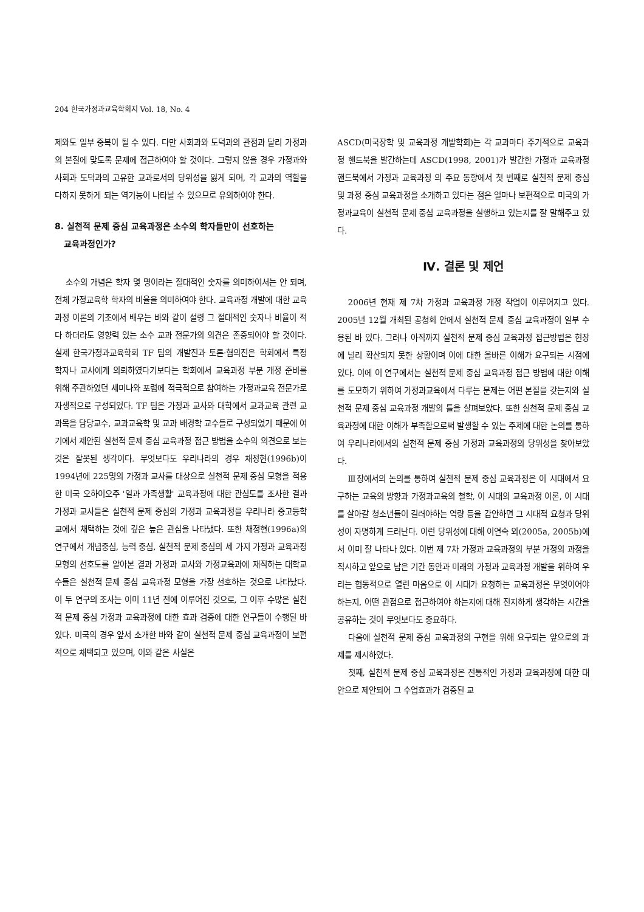204 한국가정과교육학회지 Vol. 18, No. 4
제와도 일부 중복이 될 수 있다. 다만 사회과와 도덕과의 관점과 달리 가정과의 본질에 맞도록 문제에 접근하여야 할 것이다. 그렇지 않을 경우 가정과와 사회과 도덕과의 고유한 교과로서의 당위성을 잃게 되며, 각 교과의 역할을 다하지 못하게 되는 역기능이 나타날 수 있으므로 유의하여야 한다.
8. 실천적 문제 중심 교육과정은 소수의 학자들만이 선호하는
교육과정인가?
소수의 개념은 학자 몇 명이라는 절대적인 숫자를 의미하여서는 안 되며, 전체 가정교육학 학자의 비율을 의미하여야 한다. 교육과정 개발에 대한 교육과정 이론의 기초에서 배우는 바와 같이 설령 그 절대적인 숫자나 비율이 적다 하더라도 영향력 있는 소수 교과 전문가의 의견은 존중되어야 할 것이다. 실제 한국가정과교육학회 TF 팀의 개발진과 토론·협의진은 학회에서 특정 학자나 교사에게 의뢰하였다기보다는 학회에서 교육과정 부분 개정 준비를 위해 주관하였던 세미나와 포럼에 적극적으로 참여하는 가정과교육 전문가로 자생적으로 구성되었다. TF 팀은 가정과 교사와 대학에서 교과교육 관련 교과목을 담당교수, 교과교육학 및 교과 배경학 교수들로 구성되었기 때문에 여기에서 제안된 실천적 문제 중심 교육과정 접근 방법을 소수의 의견으로 보는 것은 잘못된 생각이다. 무엇보다도 우리나라의 경우 채정현(1996b)이 1994년에 225명의 가정과 교사를 대상으로 실천적 문제 중심 모형을 적용한 미국 오하이오주 '일과 가족생활' 교육과정에 대한 관심도를 조사한 결과 가정과 교사들은 실천적 문제 중심의 가정과 교육과정을 우리나라 중고등학교에서 채택하는 것에 깊은 높은 관심을 나타냈다. 또한 채정현(1996a)의 연구에서 개념중심, 능력 중심, 실천적 문제 중심의 세 가지 가정과 교육과정 모형의 선호도를 알아본 결과 가정과 교사와 가정교육과에 재직하는 대학교수들은 실천적 문제 중심 교육과정 모형을 가장 선호하는 것으로 나타났다. 이 두 연구의 조사는 이미 11년 전에 이루어진 것으로, 그 이후 수많은 실천적 문제 중심 가정과 교육과정에 대한 효과 검증에 대한 연구들이 수행된 바 있다. 미국의 경우 앞서 소개한 바와 같이 실천적 문제 중심 교육과정이 보편적으로 채택되고 있으며, 이와 같은 사실은
ASCD(미국장학 및 교육과정 개발학회)는 각 교과마다 주기적으로 교육과정 핸드북을 발간하는데 ASCD(1998, 2001)가 발간한 가정과 교육과정 핸드북에서 가정과 교육과정 의 주요 동향에서 첫 번째로 실천적 문제 중심 및 과정 중심 교육과정을 소개하고 있다는 점은 얼마나 보편적으로 미국의 가정과교육이 실천적 문제 중심 교육과정을 실행하고 있는지를 잘 말해주고 있다.
Ⅳ. 결론 및 제언
2006년 현재 제 7차 가정과 교육과정 개정 작업이 이루어지고 있다. 2005년 12월 개최된 공청회 안에서 실천적 문제 중심 교육과정이 일부 수용된 바 있다. 그러나 아직까지 실천적 문제 중심 교육과정 접근방법은 현장에 널리 확산되지 못한 상황이며 이에 대한 올바른 이해가 요구되는 시점에 있다. 이에 이 연구에서는 실천적 문제 중심 교육과정 접근 방법에 대한 이해를 도모하기 위하여 가정과교육에서 다루는 문제는 어떤 본질을 갖는지와 실천적 문제 중심 교육과정 개발의 틀을 살펴보았다. 또한 실천적 문제 중심 교육과정에 대한 이해가 부족함으로써 발생할 수 있는 주제에 대한 논의를 통하여 우리나라에서의 실천적 문제 중심 가정과 교육과정의 당위성을 찾아보았다.
Ⅲ장에서의 논의를 통하여 실천적 문제 중심 교육과정은 이 시대에서 요구하는 교육의 방향과 가정과교육의 철학, 이 시대의 교육과정 이론, 이 시대를 살아갈 청소년들이 길러야하는 역량 등을 감안하면 그 시대적 요청과 당위성이 자명하게 드러난다. 이런 당위성에 대해 이연숙 외(2005a, 2005b)에서 이미 잘 나타나 있다. 이번 제 7차 가정과 교육과정의 부분 개정의 과정을 직시하고 앞으로 남은 기간 동안과 미래의 가정과 교육과정 개발을 위하여 우리는 협동적으로 열린 마음으로 이 시대가 요청하는 교육과정은 무엇이어야 하는지, 어떤 관점으로 접근하여야 하는지에 대해 진지하게 생각하는 시간을 공유하는 것이 무엇보다도 중요하다.
다음에 실천적 문제 중심 교육과정의 구현을 위해 요구되는 앞으로의 과제를 제시하였다.
첫째, 실천적 문제 중심 교육과정은 전통적인 가정과 교육과정에 대한 대안으로 제안되어 그 수업효과가 검증된 교